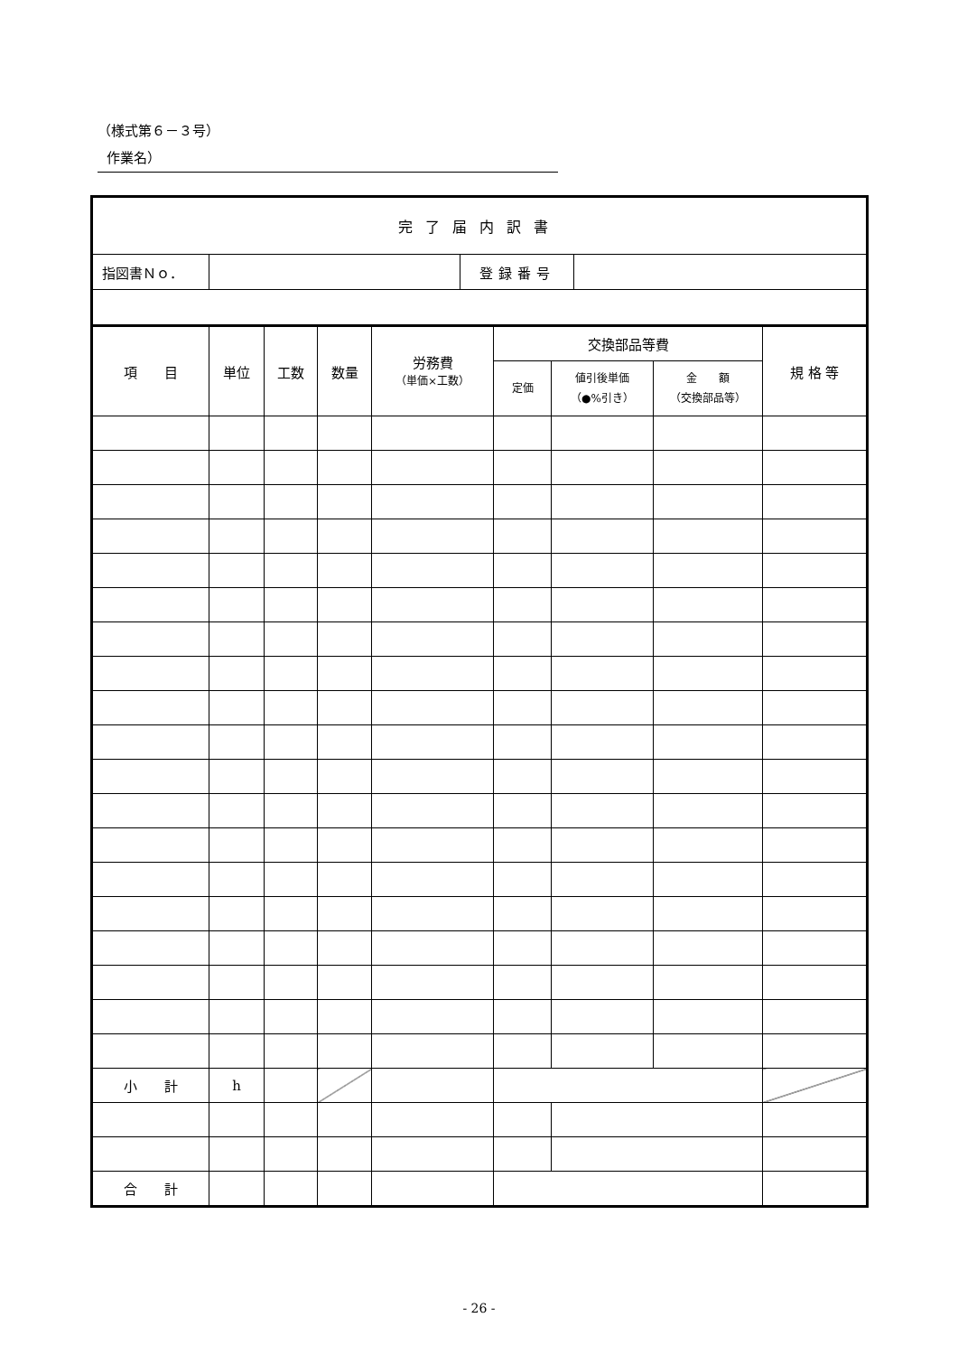（様式第６－３号）
作業名）
| 完了届内訳書 | | | |
| 指図書Ｎｏ． | | 登録番号 | |
| 項 目 | 単位 | 工数 | 数量 | 労務費 （単価×工数） | 交換部品等費 | | | 規 格 等 |
| --- | --- | --- | --- | --- | --- | --- | --- | --- |
| | | | | | 定価 | 値引後単価 （●%引き） | 金 額 （交換部品等） | |
| 小 計 | h | | | | | | | |
| 合 計 | | | | | | | | |
- 26 -